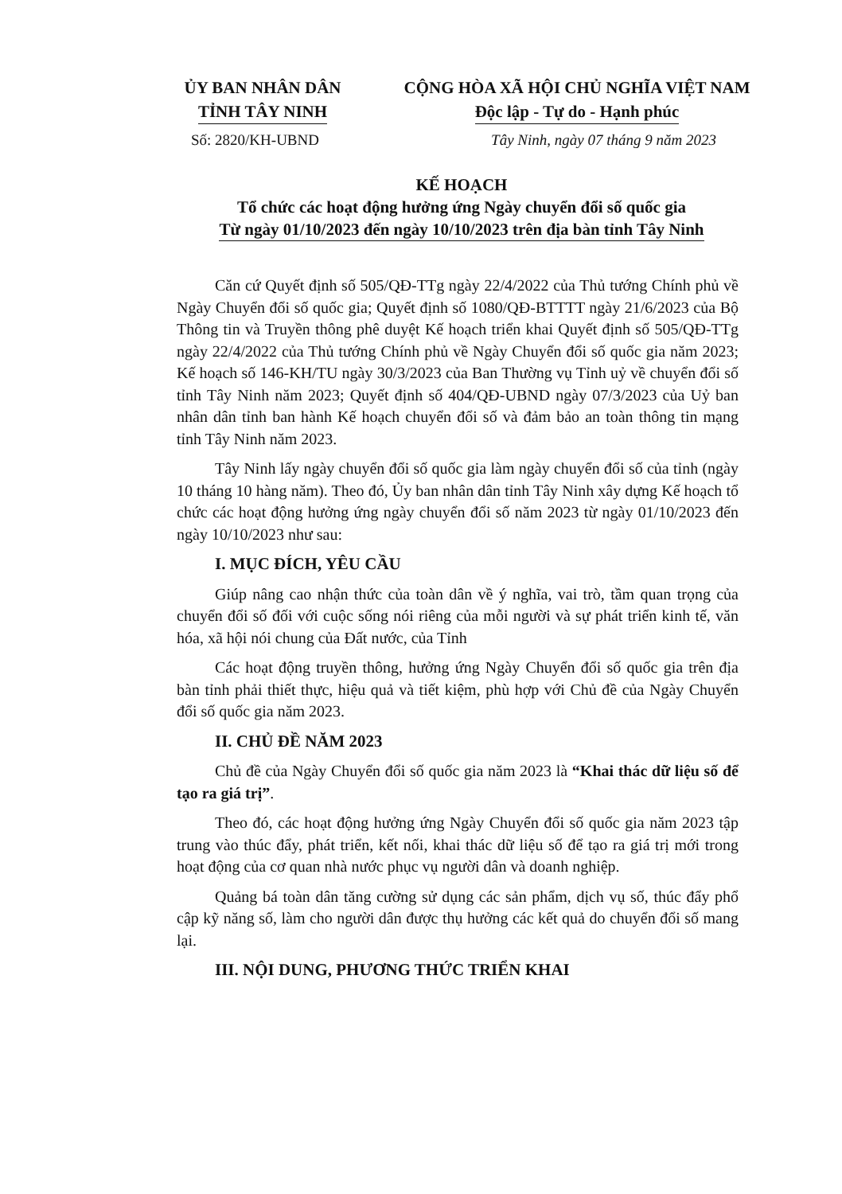ỦY BAN NHÂN DÂN
TỈNH TÂY NINH
CỘNG HÒA XÃ HỘI CHỦ NGHĨA VIỆT NAM
Độc lập - Tự do - Hạnh phúc
Số: 2820/KH-UBND Tây Ninh, ngày 07 tháng 9 năm 2023
KẾ HOẠCH
Tổ chức các hoạt động hưởng ứng Ngày chuyển đổi số quốc gia
Từ ngày 01/10/2023 đến ngày 10/10/2023 trên địa bàn tỉnh Tây Ninh
Căn cứ Quyết định số 505/QĐ-TTg ngày 22/4/2022 của Thủ tướng Chính phủ về Ngày Chuyển đổi số quốc gia; Quyết định số 1080/QĐ-BTTTT ngày 21/6/2023 của Bộ Thông tin và Truyền thông phê duyệt Kế hoạch triển khai Quyết định số 505/QĐ-TTg ngày 22/4/2022 của Thủ tướng Chính phủ về Ngày Chuyển đổi số quốc gia năm 2023; Kế hoạch số 146-KH/TU ngày 30/3/2023 của Ban Thường vụ Tỉnh uỷ về chuyển đổi số tỉnh Tây Ninh năm 2023; Quyết định số 404/QĐ-UBND ngày 07/3/2023 của Uỷ ban nhân dân tỉnh ban hành Kế hoạch chuyển đổi số và đảm bảo an toàn thông tin mạng tỉnh Tây Ninh năm 2023.
Tây Ninh lấy ngày chuyển đổi số quốc gia làm ngày chuyển đổi số của tỉnh (ngày 10 tháng 10 hàng năm). Theo đó, Ủy ban nhân dân tỉnh Tây Ninh xây dựng Kế hoạch tổ chức các hoạt động hưởng ứng ngày chuyển đổi số năm 2023 từ ngày 01/10/2023 đến ngày 10/10/2023 như sau:
I. MỤC ĐÍCH, YÊU CẦU
Giúp nâng cao nhận thức của toàn dân về ý nghĩa, vai trò, tầm quan trọng của chuyển đổi số đối với cuộc sống nói riêng của mỗi người và sự phát triển kinh tế, văn hóa, xã hội nói chung của Đất nước, của Tỉnh
Các hoạt động truyền thông, hưởng ứng Ngày Chuyển đổi số quốc gia trên địa bàn tỉnh phải thiết thực, hiệu quả và tiết kiệm, phù hợp với Chủ đề của Ngày Chuyển đổi số quốc gia năm 2023.
II. CHỦ ĐỀ NĂM 2023
Chủ đề của Ngày Chuyển đổi số quốc gia năm 2023 là “Khai thác dữ liệu số để tạo ra giá trị”.
Theo đó, các hoạt động hưởng ứng Ngày Chuyển đổi số quốc gia năm 2023 tập trung vào thúc đẩy, phát triển, kết nối, khai thác dữ liệu số để tạo ra giá trị mới trong hoạt động của cơ quan nhà nước phục vụ người dân và doanh nghiệp.
Quảng bá toàn dân tăng cường sử dụng các sản phẩm, dịch vụ số, thúc đẩy phổ cập kỹ năng số, làm cho người dân được thụ hưởng các kết quả do chuyển đổi số mang lại.
III. NỘI DUNG, PHƯƠNG THỨC TRIỂN KHAI